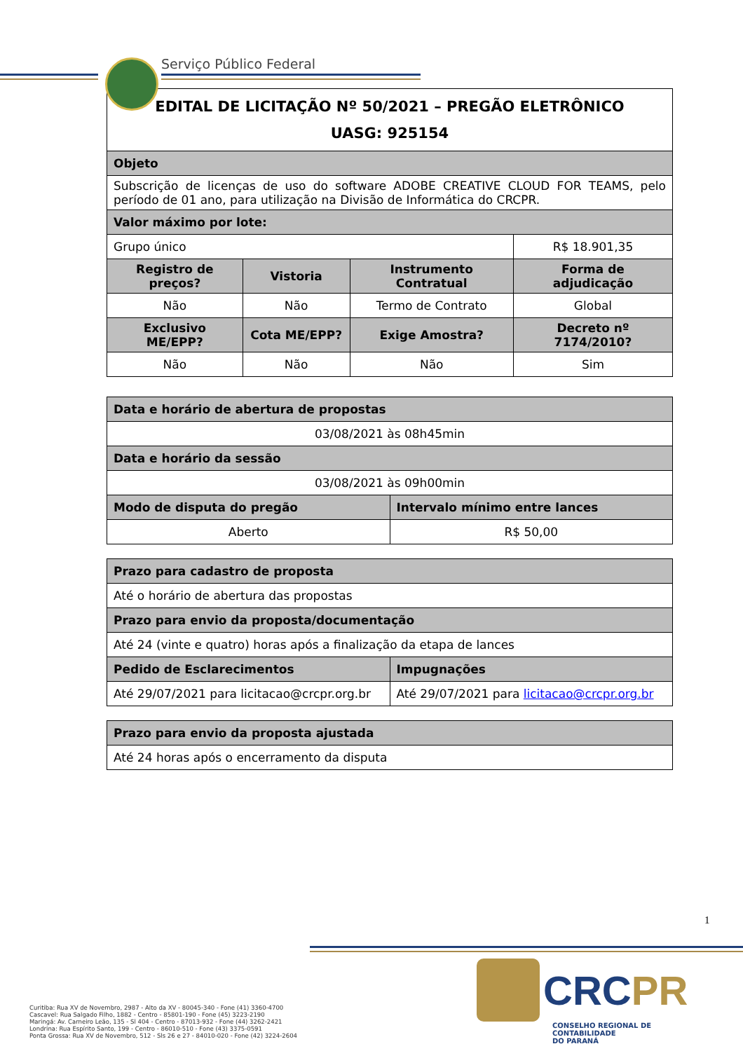Serviço Público Federal
| EDITAL DE LICITAÇÃO Nº 50/2021 – PREGÃO ELETRÔNICO UASG: 925154 | | | |
| Objeto | | | |
| Subscrição de licenças de uso do software ADOBE CREATIVE CLOUD FOR TEAMS, pelo período de 01 ano, para utilização na Divisão de Informática do CRCPR. | | | |
| Valor máximo por lote: | | | |
| Grupo único | | | R$ 18.901,35 |
| Registro de preços? | Vistoria | Instrumento Contratual | Forma de adjudicação |
| Não | Não | Termo de Contrato | Global |
| Exclusivo ME/EPP? | Cota ME/EPP? | Exige Amostra? | Decreto nº 7174/2010? |
| Não | Não | Não | Sim |
| Data e horário de abertura de propostas | |
| --- | --- |
| 03/08/2021 às 08h45min | |
| Data e horário da sessão | |
| 03/08/2021 às 09h00min | |
| Modo de disputa do pregão | Intervalo mínimo entre lances |
| Aberto | R$ 50,00 |
| Prazo para cadastro de proposta | |
| --- | --- |
| Até o horário de abertura das propostas | |
| Prazo para envio da proposta/documentação | |
| Até 24 (vinte e quatro) horas após a finalização da etapa de lances | |
| Pedido de Esclarecimentos | Impugnações |
| Até 29/07/2021 para licitacao@crcpr.org.br | Até 29/07/2021 para licitacao@crcpr.org.br |
| Prazo para envio da proposta ajustada |
| --- |
| Até 24 horas após o encerramento da disputa |
1
Curitiba: Rua XV de Novembro, 2987 - Alto da XV - 80045-340 - Fone (41) 3360-4700
Cascavel: Rua Salgado Filho, 1882 - Centro - 85801-190 - Fone (45) 3223-2190
Maringá: Av. Carneiro Leão, 135 - Sl 404 - Centro - 87013-932 - Fone (44) 3262-2421
Londrina: Rua Espírito Santo, 199 - Centro - 86010-510 - Fone (43) 3375-0591
Ponta Grossa: Rua XV de Novembro, 512 - Sls 26 e 27 - 84010-020 - Fone (42) 3224-2604
CRCPR
CONSELHO REGIONAL DE CONTABILIDADE
DO PARANÁ